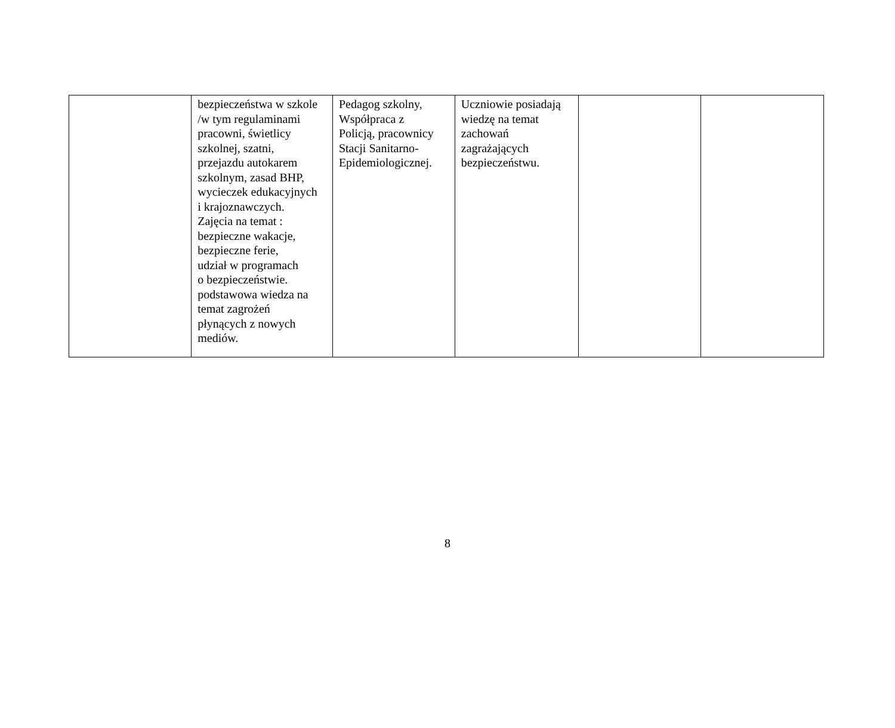| | bezpieczeństwa w szkole /w tym regulaminami pracowni, świetlicy szkolnej, szatni, przejazdu autokarem szkolnym, zasad BHP, wycieczek edukacyjnych i krajoznawczych. Zajęcia na temat : bezpieczne wakacje, bezpieczne ferie, udział w programach o bezpieczeństwie. podstawowa wiedza na temat zagrożeń płynących z nowych mediów. | Pedagog szkolny, Współpraca z Policją, pracownicy Stacji Sanitarno- Epidemiologicznej. | Uczniowie posiadają wiedzę na temat zachowań zagrażających bezpieczeństwu. | | |
8